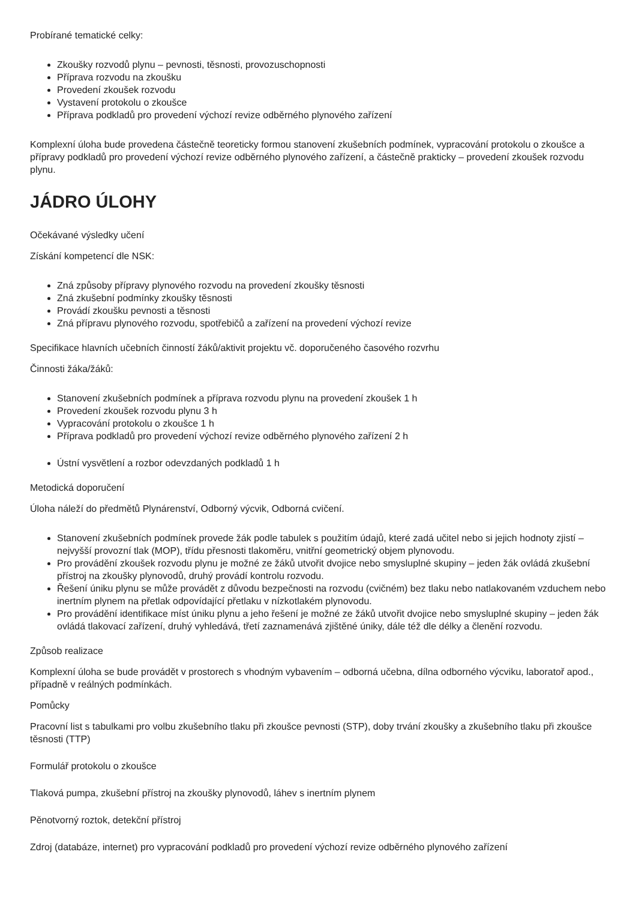Probírané tematické celky:
Zkoušky rozvodů plynu – pevnosti, těsnosti, provozuschopnosti
Příprava rozvodu na zkoušku
Provedení zkoušek rozvodu
Vystavení protokolu o zkoušce
Příprava podkladů pro provedení výchozí revize odběrného plynového zařízení
Komplexní úloha bude provedena částečně teoreticky formou stanovení zkušebních podmínek, vypracování protokolu o zkoušce a přípravy podkladů pro provedení výchozí revize odběrného plynového zařízení, a částečně prakticky – provedení zkoušek rozvodu plynu.
JÁDRO ÚLOHY
Očekávané výsledky učení
Získání kompetencí dle NSK:
Zná způsoby přípravy plynového rozvodu na provedení zkoušky těsnosti
Zná zkušební podmínky zkoušky těsnosti
Provádí zkoušku pevnosti a těsnosti
Zná přípravu plynového rozvodu, spotřebičů a zařízení na provedení výchozí revize
Specifikace hlavních učebních činností žáků/aktivit projektu vč. doporučeného časového rozvrhu
Činnosti žáka/žáků:
Stanovení zkušebních podmínek a příprava rozvodu plynu na provedení zkoušek 1 h
Provedení zkoušek rozvodu plynu 3 h
Vypracování protokolu o zkoušce 1 h
Příprava podkladů pro provedení výchozí revize odběrného plynového zařízení 2 h
Ústní vysvětlení a rozbor odevzdaných podkladů 1 h
Metodická doporučení
Úloha náleží do předmětů Plynárenství, Odborný výcvik, Odborná cvičení.
Stanovení zkušebních podmínek provede žák podle tabulek s použitím údajů, které zadá učitel nebo si jejich hodnoty zjistí – nejvyšší provozní tlak (MOP), třídu přesnosti tlakoměru, vnitřní geometrický objem plynovodu.
Pro provádění zkoušek rozvodu plynu je možné ze žáků utvořit dvojice nebo smysluplné skupiny – jeden žák ovládá zkušební přístroj na zkoušky plynovodů, druhý provádí kontrolu rozvodu.
Řešení úniku plynu se může provádět z důvodu bezpečnosti na rozvodu (cvičném) bez tlaku nebo natlakovaném vzduchem nebo inertním plynem na přetlak odpovídající přetlaku v nízkotlakém plynovodu.
Pro provádění identifikace míst úniku plynu a jeho řešení je možné ze žáků utvořit dvojice nebo smysluplné skupiny – jeden žák ovládá tlakovací zařízení, druhý vyhledává, třetí zaznamenává zjištěné úniky, dále též dle délky a členění rozvodu.
Způsob realizace
Komplexní úloha se bude provádět v prostorech s vhodným vybavením – odborná učebna, dílna odborného výcviku, laboratoř apod., případně v reálných podmínkách.
Pomůcky
Pracovní list s tabulkami pro volbu zkušebního tlaku při zkoušce pevnosti (STP), doby trvání zkoušky a zkušebního tlaku při zkoušce těsnosti (TTP)
Formulář protokolu o zkoušce
Tlaková pumpa, zkušební přístroj na zkoušky plynovodů, láhev s inertním plynem
Pěnotvorný roztok, detekční přístroj
Zdroj (databáze, internet) pro vypracování podkladů pro provedení výchozí revize odběrného plynového zařízení